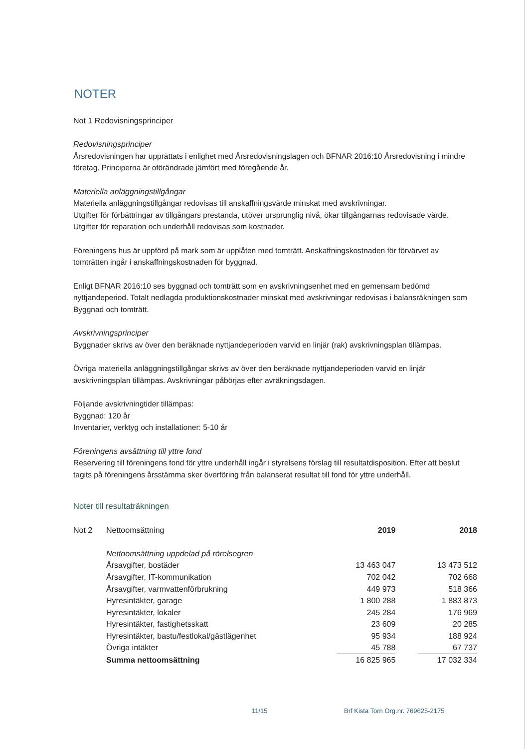NOTER
Not 1 Redovisningsprinciper
Redovisningsprinciper
Årsredovisningen har upprättats i enlighet med Årsredovisningslagen och BFNAR 2016:10 Årsredovisning i mindre företag. Principerna är oförändrade jämfört med föregående år.
Materiella anläggningstillgångar
Materiella anläggningstillgångar redovisas till anskaffningsvärde minskat med avskrivningar.
Utgifter för förbättringar av tillgångars prestanda, utöver ursprunglig nivå, ökar tillgångarnas redovisade värde. Utgifter för reparation och underhåll redovisas som kostnader.
Föreningens hus är uppförd på mark som är upplåten med tomträtt. Anskaffningskostnaden för förvärvet av tomträtten ingår i anskaffningskostnaden för byggnad.
Enligt BFNAR 2016:10 ses byggnad och tomträtt som en avskrivningsenhet med en gemensam bedömd nyttjandeperiod. Totalt nedlagda produktionskostnader minskat med avskrivningar redovisas i balansräkningen som Byggnad och tomträtt.
Avskrivningsprinciper
Byggnader skrivs av över den beräknade nyttjandeperioden varvid en linjär (rak) avskrivningsplan tillämpas.
Övriga materiella anläggningstillgångar skrivs av över den beräknade nyttjandeperioden varvid en linjär avskrivningsplan tillämpas. Avskrivningar påbörjas efter avräkningsdagen.
Följande avskrivningtider tillämpas:
Byggnad: 120 år
Inventarier, verktyg och installationer: 5-10 år
Föreningens avsättning till yttre fond
Reservering till föreningens fond för yttre underhåll ingår i styrelsens förslag till resultatdisposition. Efter att beslut tagits på föreningens årsstämma sker överföring från balanserat resultat till fond för yttre underhåll.
Noter till resultaträkningen
| Not 2 | Nettoomsättning | 2019 | 2018 |
| | Nettoomsättning uppdelad på rörelsegren | | |
| | Årsavgifter, bostäder | 13 463 047 | 13 473 512 |
| | Årsavgifter, IT-kommunikation | 702 042 | 702 668 |
| | Årsavgifter, varmvattenförbrukning | 449 973 | 518 366 |
| | Hyresintäkter, garage | 1 800 288 | 1 883 873 |
| | Hyresintäkter, lokaler | 245 284 | 176 969 |
| | Hyresintäkter, fastighetsskatt | 23 609 | 20 285 |
| | Hyresintäkter, bastu/festlokal/gästlägenhet | 95 934 | 188 924 |
| | Övriga intäkter | 45 788 | 67 737 |
| | Summa nettoomsättning | 16 825 965 | 17 032 334 |
11/15
Brf Kista Torn Org.nr. 769625-2175